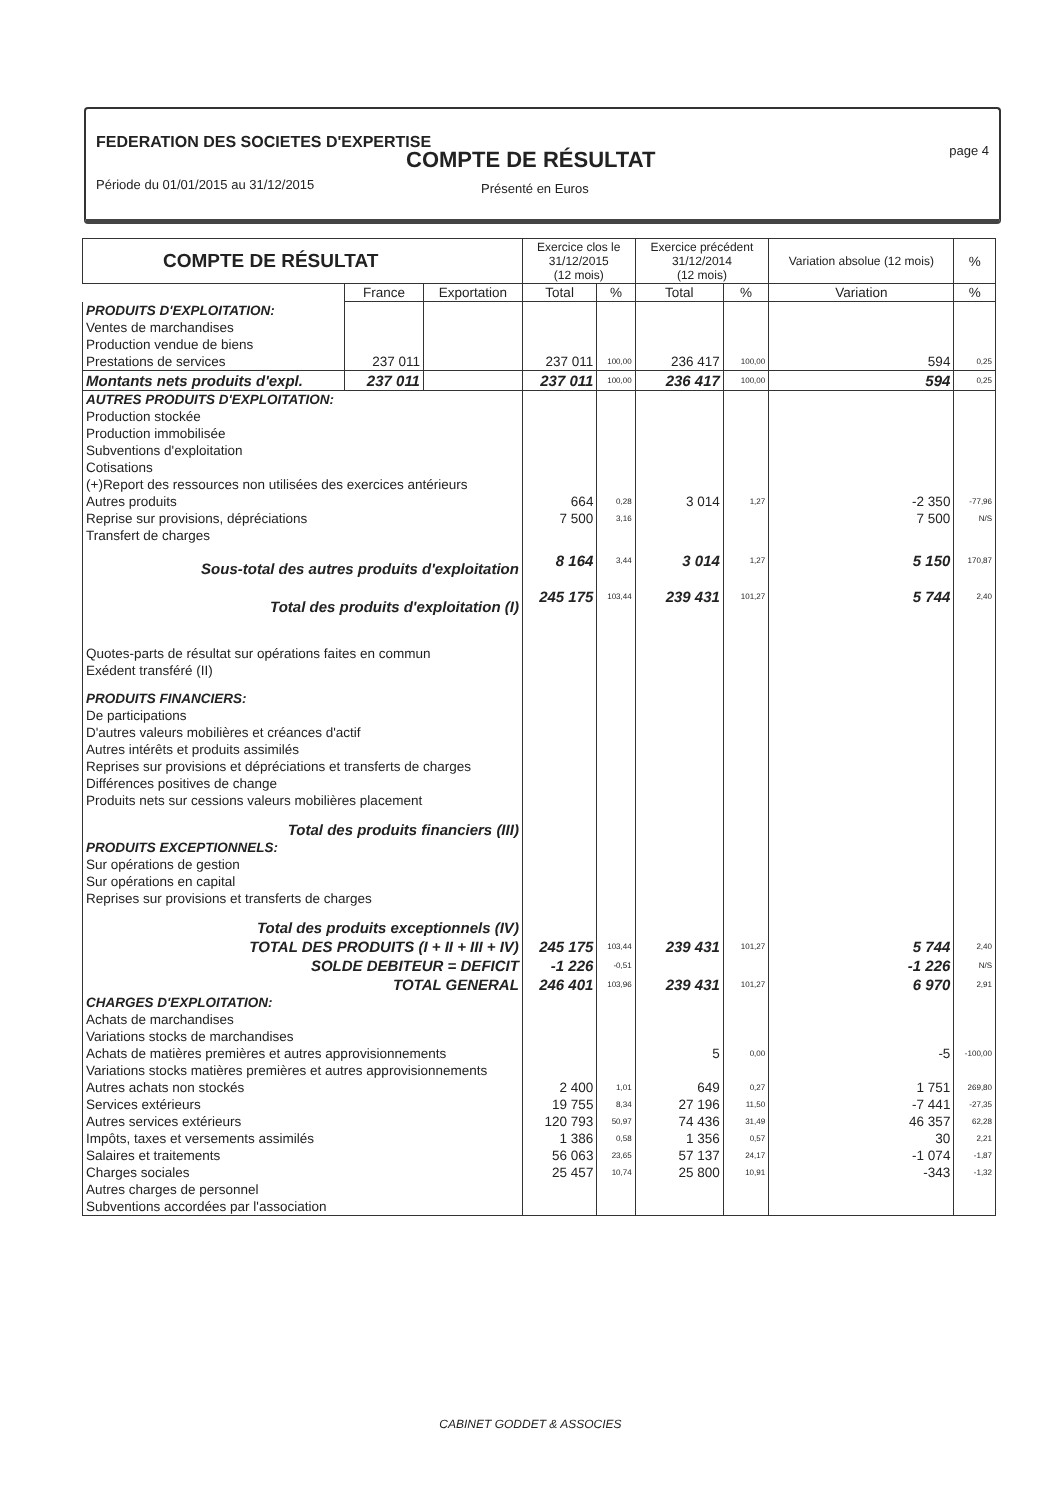FEDERATION DES SOCIETES D'EXPERTISE
COMPTE DE RÉSULTAT page 4
Période du 01/01/2015 au 31/12/2015
Présenté en Euros
| COMPTE DE RÉSULTAT | | | Exercice clos le 31/12/2015 (12 mois) | | Exercice précédent 31/12/2014 (12 mois) | | Variation absolue (12 mois) | % |
| --- | --- | --- | --- | --- | --- | --- | --- | --- |
| | France | Exportation | Total | % | Total | % | Variation | % |
| PRODUITS D'EXPLOITATION: | | | | | | | | |
| Ventes de marchandises | | | | | | | | |
| Production vendue de biens | | | | | | | | |
| Prestations de services | 237 011 | | 237 011 | 100,00 | 236 417 | 100,00 | 594 | 0,25 |
| Montants nets produits d'expl. | 237 011 | | 237 011 | 100,00 | 236 417 | 100,00 | 594 | 0,25 |
| AUTRES PRODUITS D'EXPLOITATION: | | | | | | | | |
| Production stockée | | | | | | | | |
| Production immobilisée | | | | | | | | |
| Subventions d'exploitation | | | | | | | | |
| Cotisations | | | | | | | | |
| (+)Report des ressources non utilisées des exercices antérieurs | | | | | | | | |
| Autres produits | | | 664 | 0,28 | 3 014 | 1,27 | -2 350 | -77,96 |
| Reprise sur provisions, dépréciations | | | 7 500 | 3,16 | | | 7 500 | N/S |
| Transfert de charges | | | | | | | | |
| Sous-total des autres produits d'exploitation | | | 8 164 | 3,44 | 3 014 | 1,27 | 5 150 | 170,87 |
| Total des produits d'exploitation (I) | | | 245 175 | 103,44 | 239 431 | 101,27 | 5 744 | 2,40 |
| Quotes-parts de résultat sur opérations faites en commun | | | | | | | | |
| Exédent transféré (II) | | | | | | | | |
| PRODUITS FINANCIERS: | | | | | | | | |
| De participations | | | | | | | | |
| D'autres valeurs mobilières et créances d'actif | | | | | | | | |
| Autres intérêts et produits assimilés | | | | | | | | |
| Reprises sur provisions et dépréciations et transferts de charges | | | | | | | | |
| Différences positives de change | | | | | | | | |
| Produits nets sur cessions valeurs mobilières placement | | | | | | | | |
| Total des produits financiers (III) | | | | | | | | |
| PRODUITS EXCEPTIONNELS: | | | | | | | | |
| Sur opérations de gestion | | | | | | | | |
| Sur opérations en capital | | | | | | | | |
| Reprises sur provisions et transferts de charges | | | | | | | | |
| Total des produits exceptionnels (IV) | | | | | | | | |
| TOTAL DES PRODUITS (I + II + III + IV) | | | 245 175 | 103,44 | 239 431 | 101,27 | 5 744 | 2,40 |
| SOLDE DEBITEUR = DEFICIT | | | -1 226 | -0,51 | | | -1 226 | N/S |
| TOTAL GENERAL | | | 246 401 | 103,96 | 239 431 | 101,27 | 6 970 | 2,91 |
| CHARGES D'EXPLOITATION: | | | | | | | | |
| Achats de marchandises | | | | | | | | |
| Variations stocks de marchandises | | | | | | | | |
| Achats de matières premières et autres approvisionnements | | | | | 5 | 0,00 | -5 | -100,00 |
| Variations stocks matières premières et autres approvisionnements | | | | | | | | |
| Autres achats non stockés | | | 2 400 | 1,01 | 649 | 0,27 | 1 751 | 269,80 |
| Services extérieurs | | | 19 755 | 8,34 | 27 196 | 11,50 | -7 441 | -27,35 |
| Autres services extérieurs | | | 120 793 | 50,97 | 74 436 | 31,49 | 46 357 | 62,28 |
| Impôts, taxes et versements assimilés | | | 1 386 | 0,58 | 1 356 | 0,57 | 30 | 2,21 |
| Salaires et traitements | | | 56 063 | 23,65 | 57 137 | 24,17 | -1 074 | -1,87 |
| Charges sociales | | | 25 457 | 10,74 | 25 800 | 10,91 | -343 | -1,32 |
| Autres charges de personnel | | | | | | | | |
| Subventions accordées par l'association | | | | | | | | |
CABINET GODDET & ASSOCIES